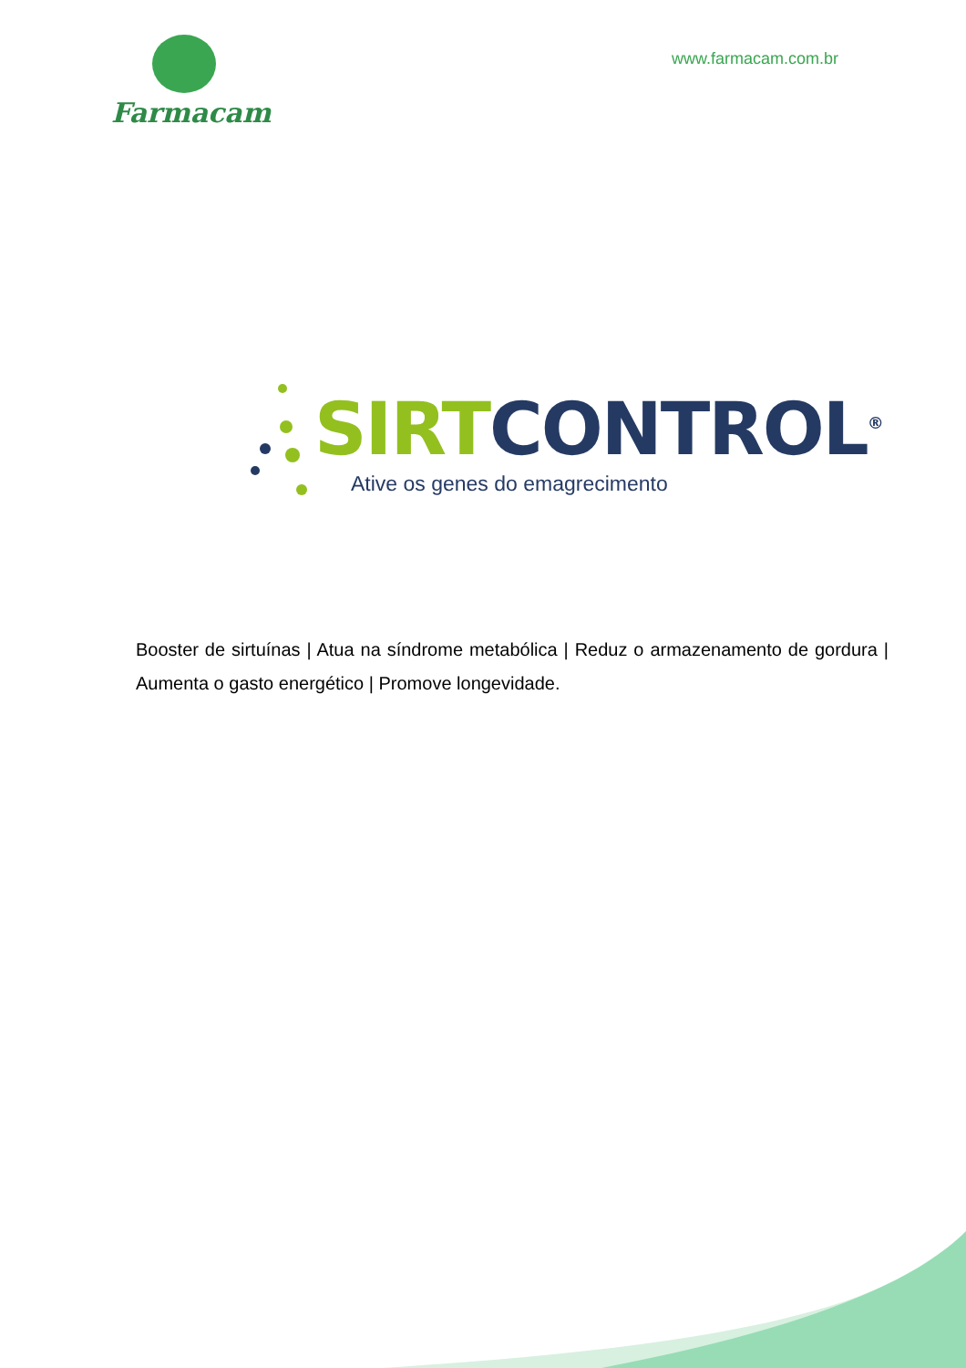Farmacam
www.farmacam.com.br
SIRT CONTROL<sup>®</sup>
Ative os genes do emagrecimento
Booster de sirtuínas | Atua na síndrome metabólica | Reduz o armazenamento de gordura | Aumenta o gasto energético | Promove longevidade.